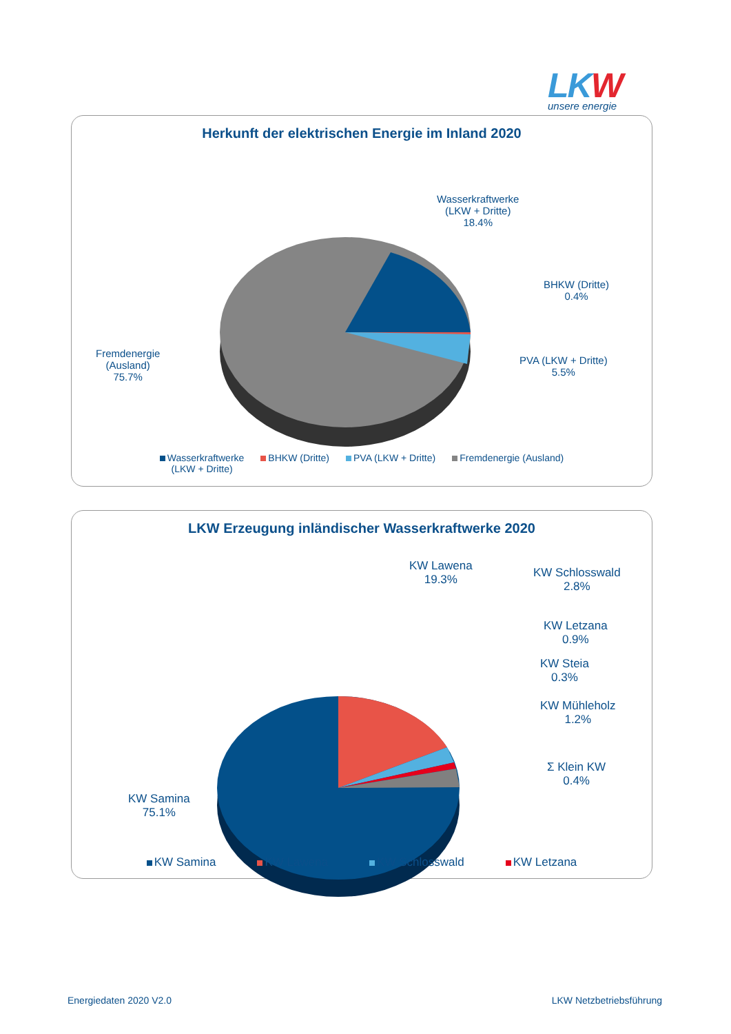LKW
unsere energie
Herkunft der elektrischen Energie im Inland 2020
Wasserkraftwerke
(LKW + Dritte)
18.4%
BHKW (Dritte)
0.4%
PVA (LKW + Dritte)
5.5%
Fremdenergie
(Ausland)
75.7%
Wasserkraftwerke
(LKW + Dritte)
BHKW (Dritte) PVA (LKW + Dritte) Fremdenergie (Ausland)
LKW Erzeugung inländischer Wasserkraftwerke 2020
KW Lawena
19.3%
KW Schlosswald
2.8%
KW Letzana
0.9%
KW Steia
0.3%
KW Mühleholz
1.2%
Σ Klein KW
0.4%
KW Samina
75.1%
KW Samina KW Lawena KW Schlosswald KW Letzana
Energiedaten 2020 V2.0 LKW Netzbetriebsführung